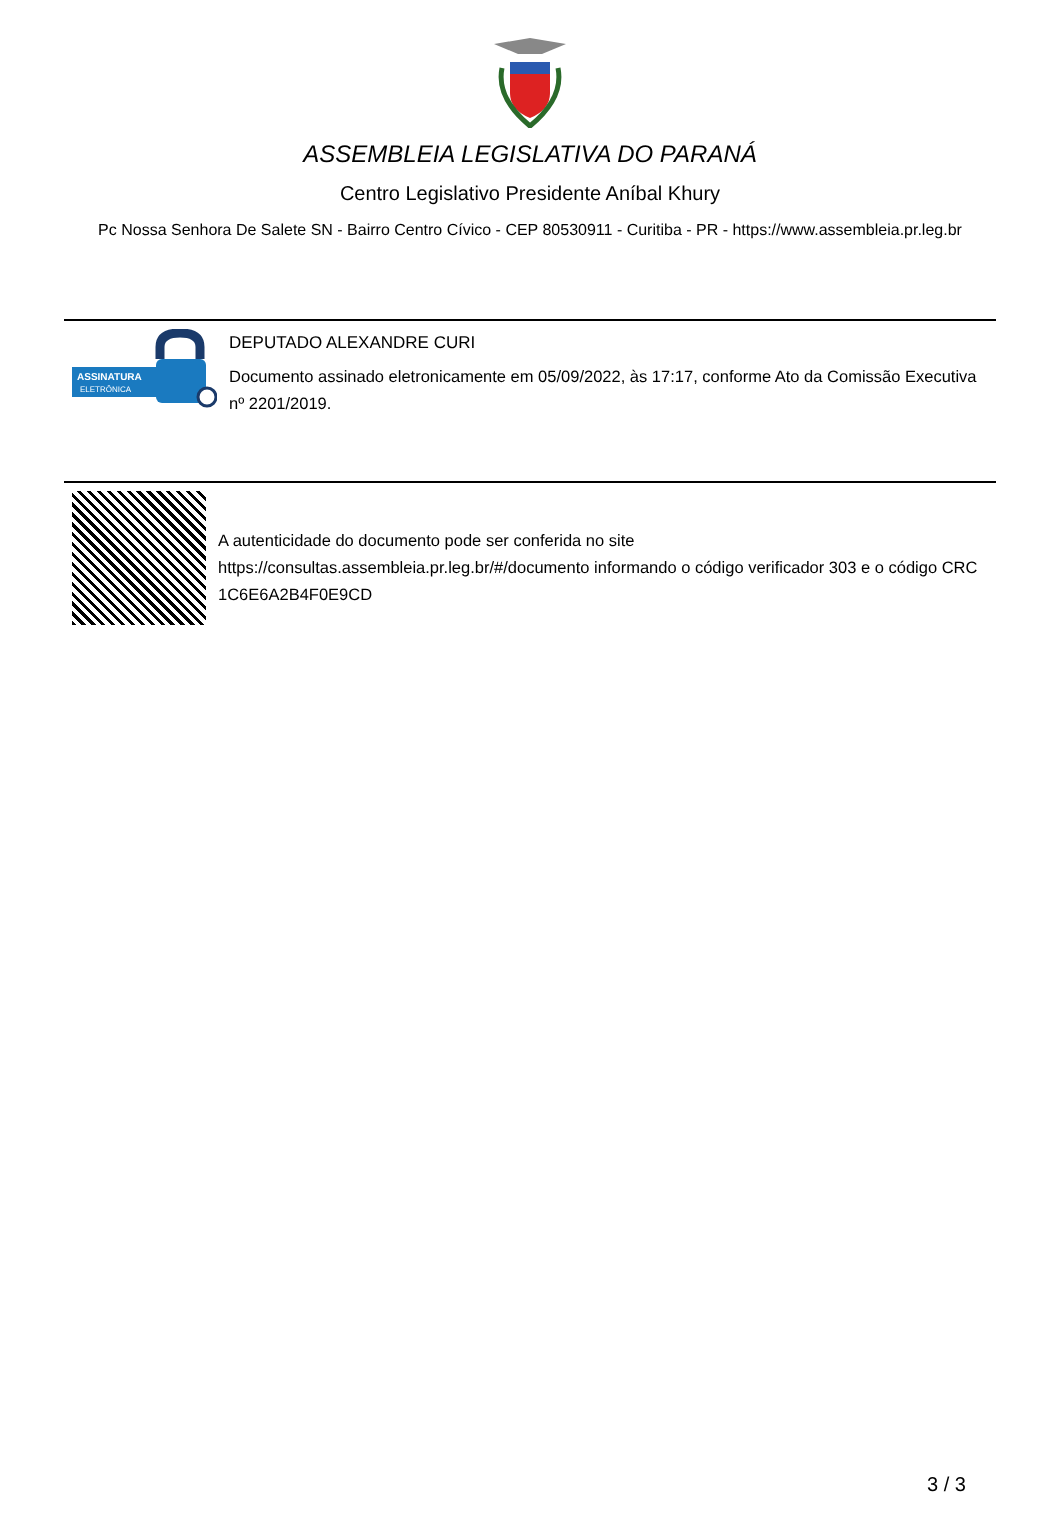ASSEMBLEIA LEGISLATIVA DO PARANÁ
Centro Legislativo Presidente Aníbal Khury
Pc Nossa Senhora De Salete SN - Bairro Centro Cívico - CEP 80530911 - Curitiba - PR - https://www.assembleia.pr.leg.br
ASSINATURA
ELETRÔNICA
DEPUTADO ALEXANDRE CURI
Documento assinado eletronicamente em 05/09/2022, às 17:17, conforme Ato da Comissão Executiva nº 2201/2019.
A autenticidade do documento pode ser conferida no site https://consultas.assembleia.pr.leg.br/#/documento informando o código verificador 303 e o código CRC 1C6E6A2B4F0E9CD
3 / 3